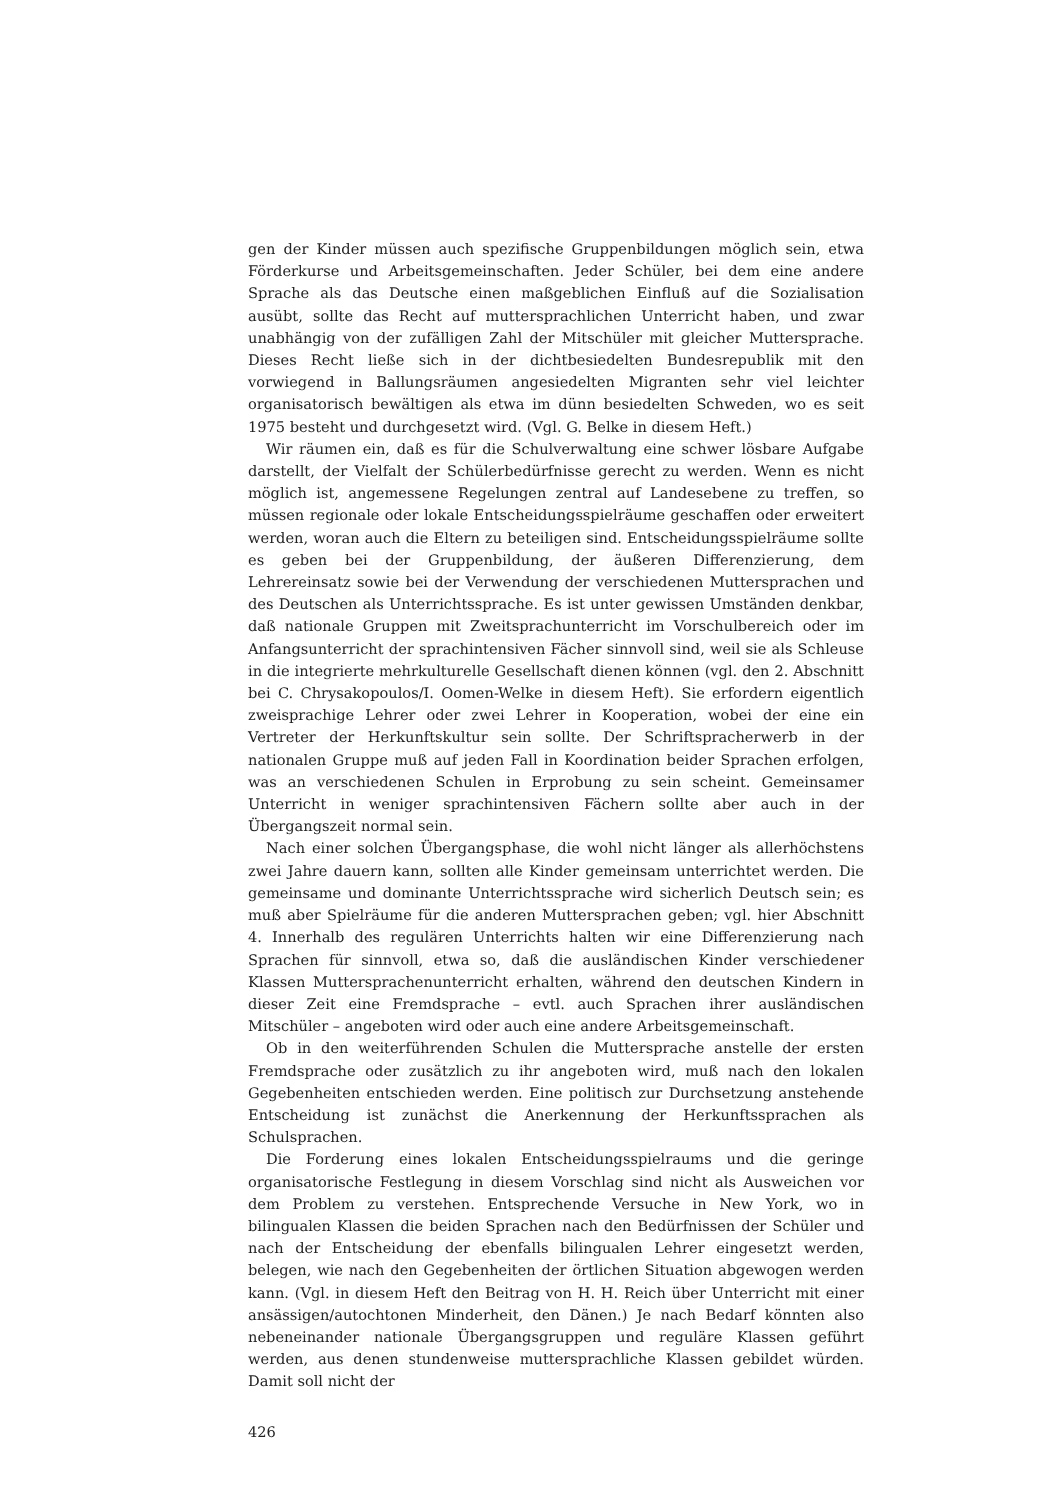gen der Kinder müssen auch spezifische Gruppenbildungen möglich sein, etwa Förderkurse und Arbeitsgemeinschaften. Jeder Schüler, bei dem eine andere Sprache als das Deutsche einen maßgeblichen Einfluß auf die Sozialisation ausübt, sollte das Recht auf muttersprachlichen Unterricht haben, und zwar unabhängig von der zufälligen Zahl der Mitschüler mit gleicher Muttersprache. Dieses Recht ließe sich in der dichtbesiedelten Bundesrepublik mit den vorwiegend in Ballungsräumen angesiedelten Migranten sehr viel leichter organisatorisch bewältigen als etwa im dünn besiedelten Schweden, wo es seit 1975 besteht und durchgesetzt wird. (Vgl. G. Belke in diesem Heft.)
Wir räumen ein, daß es für die Schulverwaltung eine schwer lösbare Aufgabe darstellt, der Vielfalt der Schülerbedürfnisse gerecht zu werden. Wenn es nicht möglich ist, angemessene Regelungen zentral auf Landesebene zu treffen, so müssen regionale oder lokale Entscheidungsspielräume geschaffen oder erweitert werden, woran auch die Eltern zu beteiligen sind. Entscheidungsspielräume sollte es geben bei der Gruppenbildung, der äußeren Differenzierung, dem Lehrereinsatz sowie bei der Verwendung der verschiedenen Muttersprachen und des Deutschen als Unterrichtssprache. Es ist unter gewissen Umständen denkbar, daß nationale Gruppen mit Zweitsprachunterricht im Vorschulbereich oder im Anfangsunterricht der sprachintensiven Fächer sinnvoll sind, weil sie als Schleuse in die integrierte mehrkulturelle Gesellschaft dienen können (vgl. den 2. Abschnitt bei C. Chrysakopoulos/I. Oomen-Welke in diesem Heft). Sie erfordern eigentlich zweisprachige Lehrer oder zwei Lehrer in Kooperation, wobei der eine ein Vertreter der Herkunftskultur sein sollte. Der Schriftspracherwerb in der nationalen Gruppe muß auf jeden Fall in Koordination beider Sprachen erfolgen, was an verschiedenen Schulen in Erprobung zu sein scheint. Gemeinsamer Unterricht in weniger sprachintensiven Fächern sollte aber auch in der Übergangszeit normal sein.
Nach einer solchen Übergangsphase, die wohl nicht länger als allerhöchstens zwei Jahre dauern kann, sollten alle Kinder gemeinsam unterrichtet werden. Die gemeinsame und dominante Unterrichtssprache wird sicherlich Deutsch sein; es muß aber Spielräume für die anderen Muttersprachen geben; vgl. hier Abschnitt 4. Innerhalb des regulären Unterrichts halten wir eine Differenzierung nach Sprachen für sinnvoll, etwa so, daß die ausländischen Kinder verschiedener Klassen Muttersprachenunterricht erhalten, während den deutschen Kindern in dieser Zeit eine Fremdsprache – evtl. auch Sprachen ihrer ausländischen Mitschüler – angeboten wird oder auch eine andere Arbeitsgemeinschaft.
Ob in den weiterführenden Schulen die Muttersprache anstelle der ersten Fremdsprache oder zusätzlich zu ihr angeboten wird, muß nach den lokalen Gegebenheiten entschieden werden. Eine politisch zur Durchsetzung anstehende Entscheidung ist zunächst die Anerkennung der Herkunftssprachen als Schulsprachen.
Die Forderung eines lokalen Entscheidungsspielraums und die geringe organisatorische Festlegung in diesem Vorschlag sind nicht als Ausweichen vor dem Problem zu verstehen. Entsprechende Versuche in New York, wo in bilingualen Klassen die beiden Sprachen nach den Bedürfnissen der Schüler und nach der Entscheidung der ebenfalls bilingualen Lehrer eingesetzt werden, belegen, wie nach den Gegebenheiten der örtlichen Situation abgewogen werden kann. (Vgl. in diesem Heft den Beitrag von H. H. Reich über Unterricht mit einer ansässigen/autochtonen Minderheit, den Dänen.) Je nach Bedarf könnten also nebeneinander nationale Übergangsgruppen und reguläre Klassen geführt werden, aus denen stundenweise muttersprachliche Klassen gebildet würden. Damit soll nicht der
426